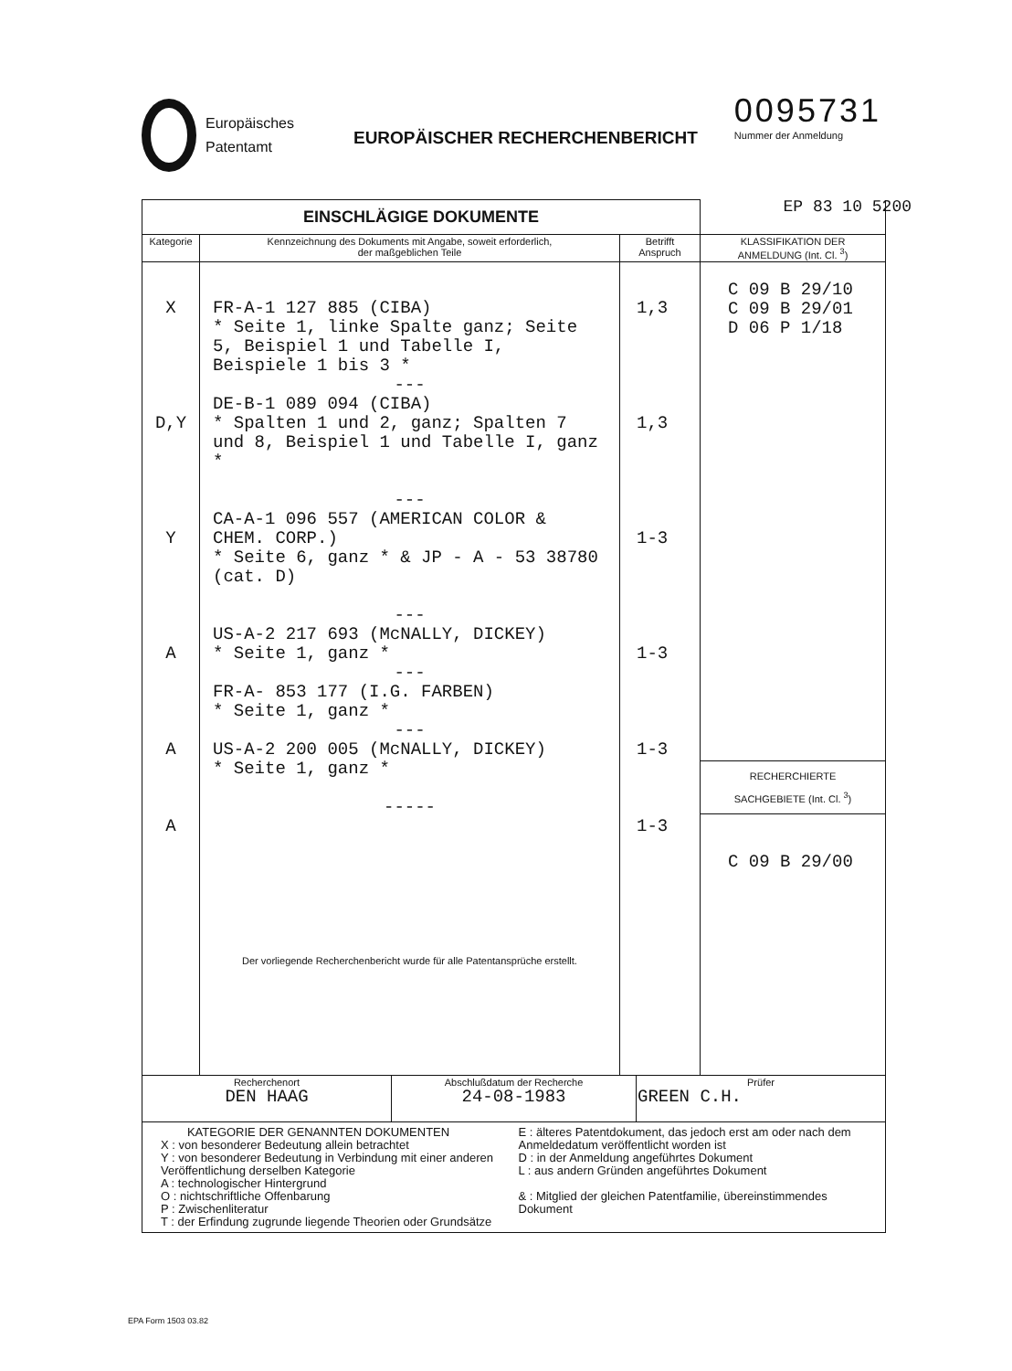Europäisches
Patentamt
EUROPÄISCHER RECHERCHENBERICHT
0095731
Nummer der Anmeldung
EP 83 10 5200
| EINSCHLÄGIGE DOKUMENTE | | | |
| --- | --- | --- | --- |
| Kategorie | Kennzeichnung des Dokuments mit Angabe, soweit erforderlich, der maßgeblichen Teile | Betrifft Anspruch | KLASSIFIKATION DER ANMELDUNG (Int. Cl. <sup>3</sup>) |
| X D,Y Y A A A | FR-A-1 127 885 (CIBA) * Seite 1, linke Spalte ganz; Seite 5, Beispiel 1 und Tabelle I, Beispiele 1 bis 3 * --- DE-B-1 089 094 (CIBA) * Spalten 1 und 2, ganz; Spalten 7 und 8, Beispiel 1 und Tabelle I, ganz * --- CA-A-1 096 557 (AMERICAN COLOR & CHEM. CORP.) * Seite 6, ganz * & JP - A - 53 38780 (cat. D) --- US-A-2 217 693 (McNALLY, DICKEY) * Seite 1, ganz * --- FR-A- 853 177 (I.G. FARBEN) * Seite 1, ganz * --- US-A-2 200 005 (McNALLY, DICKEY) * Seite 1, ganz * ----- Der vorliegende Recherchenbericht wurde für alle Patentansprüche erstellt. | 1,3 1,3 1-3 1-3 1-3 1-3 | C 09 B 29/10 C 09 B 29/01 D 06 P 1/18 RECHERCHIERTE SACHGEBIETE (Int. Cl. <sup>3</sup>) C 09 B 29/00 |
| / Recherchenort DEN HAAG / Abschlußdatum der Recherche 24-08-1983 / Prüfer GREEN C.H. / | | | |
| KATEGORIE DER GENANNTEN DOKUMENTEN X : von besonderer Bedeutung allein betrachtet Y : von besonderer Bedeutung in Verbindung mit einer anderen Veröffentlichung derselben Kategorie A : technologischer Hintergrund O : nichtschriftliche Offenbarung P : Zwischenliteratur T : der Erfindung zugrunde liegende Theorien oder Grundsätze E : älteres Patentdokument, das jedoch erst am oder nach dem Anmeldedatum veröffentlicht worden ist D : in der Anmeldung angeführtes Dokument L : aus andern Gründen angeführtes Dokument & : Mitglied der gleichen Patentfamilie, übereinstimmendes Dokument | | | |
EPA Form 1503 03.82